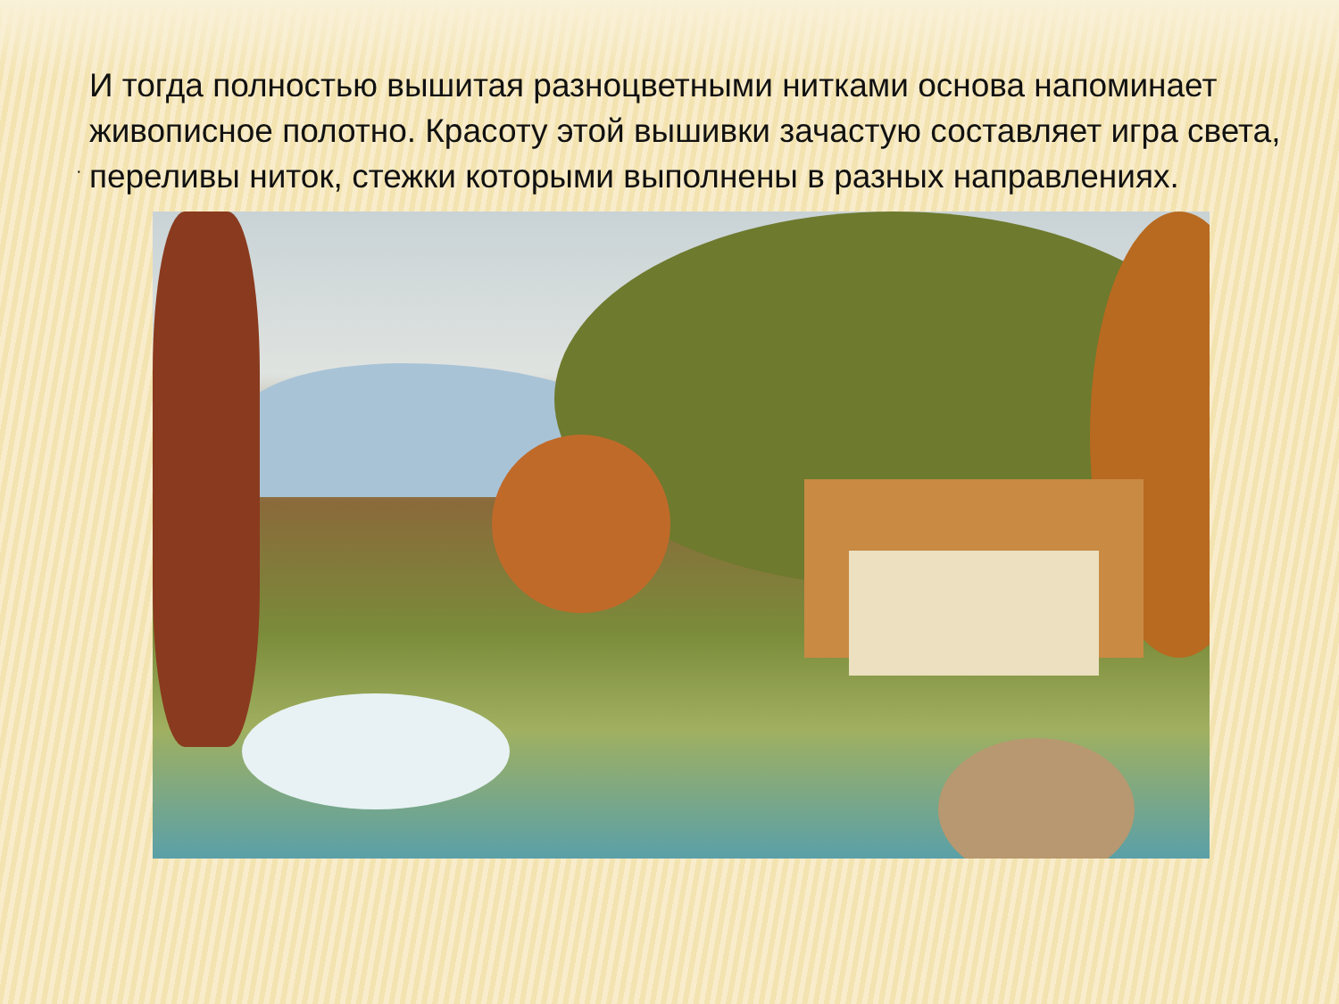·
И тогда полностью вышитая разноцветными нитками основа напоминает живописное полотно. Красоту этой вышивки зачастую составляет игра света, переливы ниток, стежки которыми выполнены в разных направлениях.